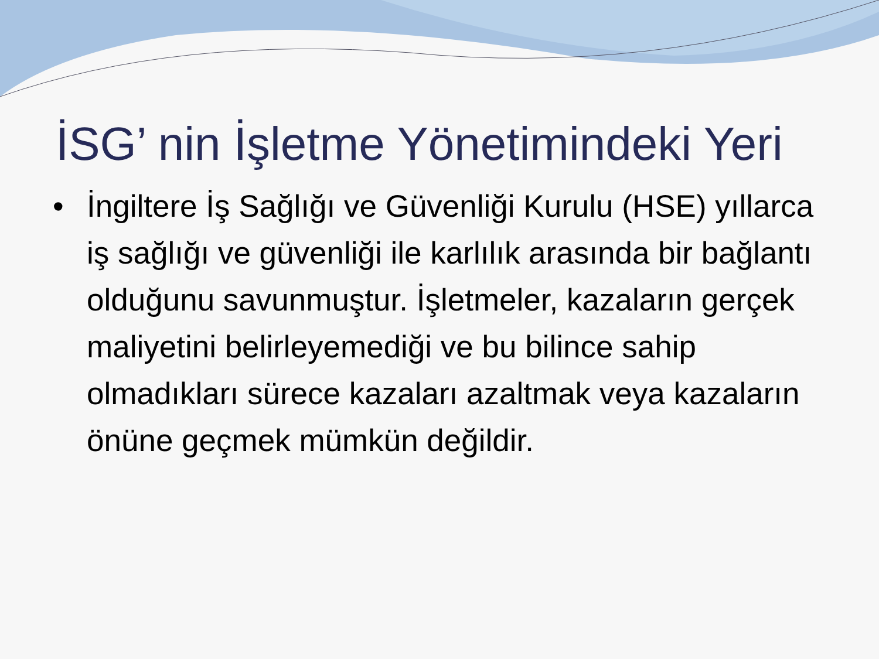İSG’ nin İşletme Yönetimindeki Yeri
• İngiltere İş Sağlığı ve Güvenliği Kurulu (HSE) yıllarca iş sağlığı ve güvenliği ile karlılık arasında bir bağlantı olduğunu savunmuştur. İşletmeler, kazaların gerçek maliyetini belirleyemediği ve bu bilince sahip olmadıkları sürece kazaları azaltmak veya kazaların önüne geçmek mümkün değildir.